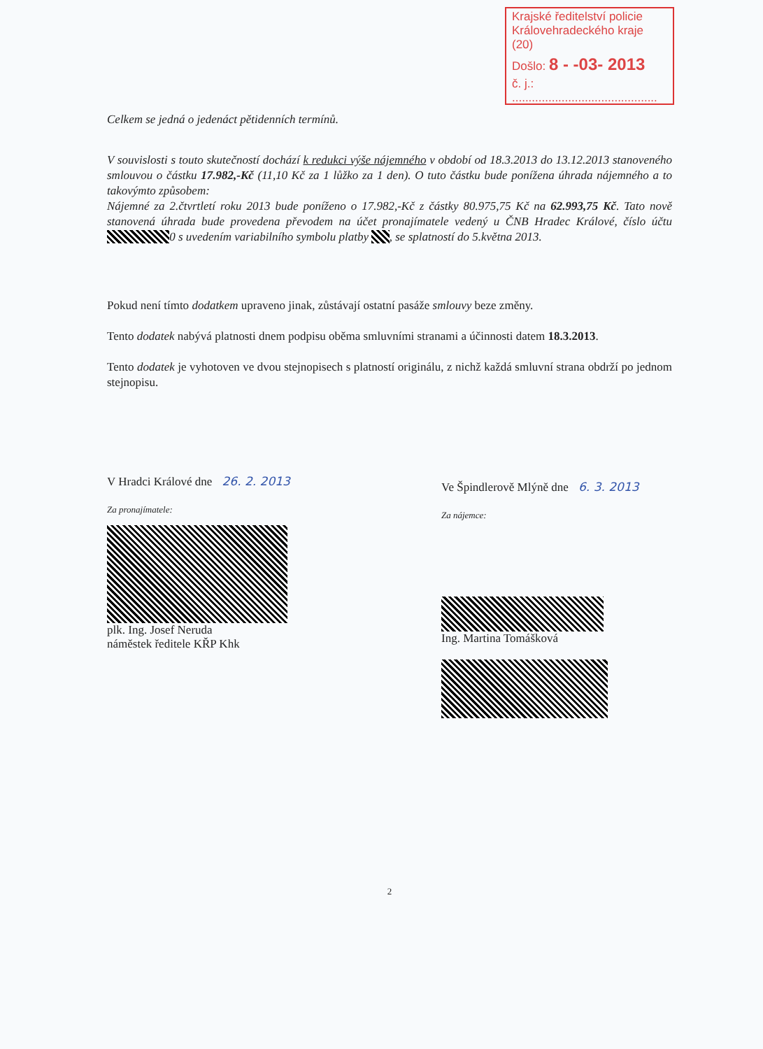Krajské ředitelství policie
Královehradeckého kraje (20)
Došlo: 8 - -03- 2013
č. j.: ............................................
Celkem se jedná o jedenáct pětidenních termínů.
V souvislosti s touto skutečností dochází k redukci výše nájemného v období od 18.3.2013 do 13.12.2013 stanoveného smlouvou o částku 17.982,-Kč (11,10 Kč za 1 lůžko za 1 den). O tuto částku bude ponížena úhrada nájemného a to takovýmto způsobem:
Nájemné za 2.čtvrtletí roku 2013 bude poníženo o 17.982,-Kč z částky 80.975,75 Kč na 62.993,75 Kč. Tato nově stanovená úhrada bude provedena převodem na účet pronajímatele vedený u ČNB Hradec Králové, číslo účtu 0 s uvedením variabilního symbolu platby , se splatností do 5.května 2013.
Pokud není tímto dodatkem upraveno jinak, zůstávají ostatní pasáže smlouvy beze změny.
Tento dodatek nabývá platnosti dnem podpisu oběma smluvními stranami a účinnosti datem 18.3.2013.
Tento dodatek je vyhotoven ve dvou stejnopisech s platností originálu, z nichž každá smluvní strana obdrží po jednom stejnopisu.
V Hradci Králové dne 26. 2. 2013
Za pronajímatele:
plk. Ing. Josef Neruda
náměstek ředitele KŘP Khk
Ve Špindlerově Mlýně dne 6. 3. 2013
Za nájemce:
Ing. Martina Tomášková
2